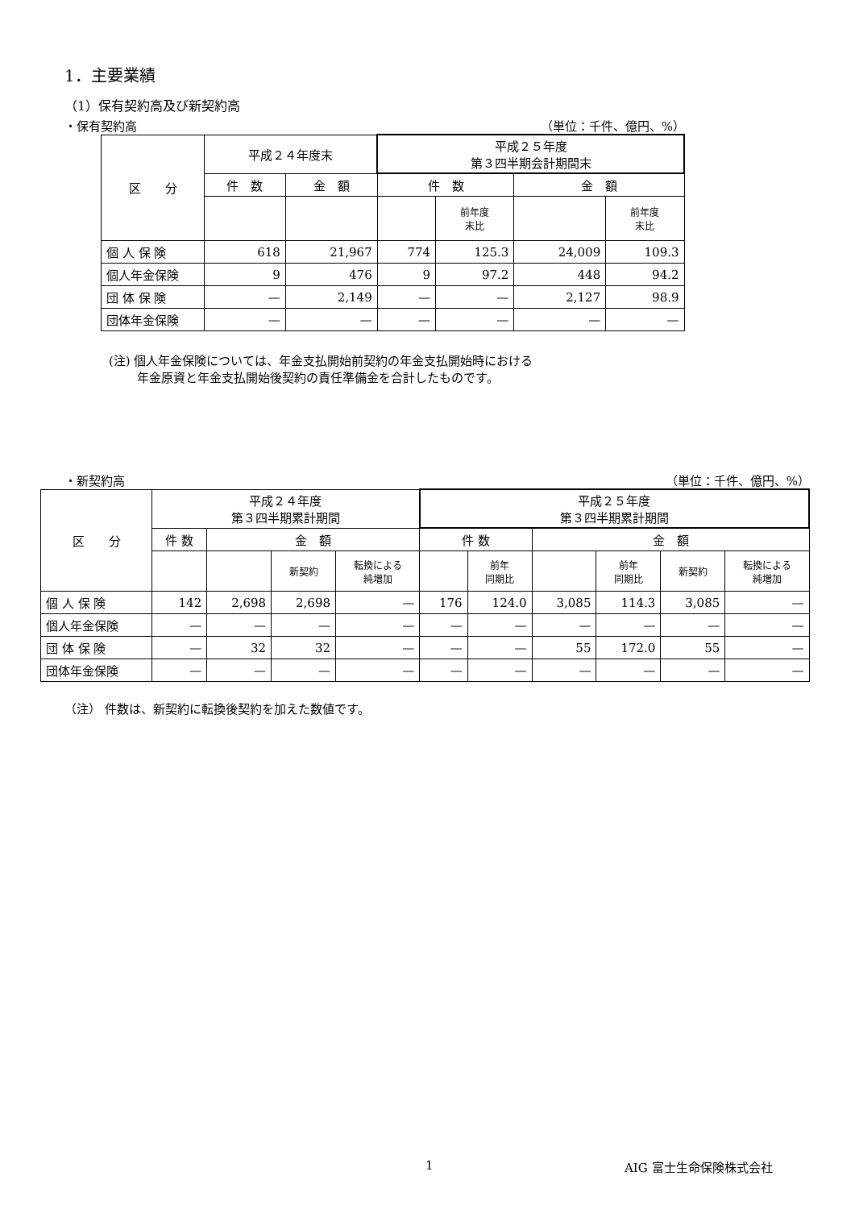1．主要業績
（1）保有契約高及び新契約高
・保有契約高 （単位：千件、億円、%）
| 区 分 | 平成２４年度末 | | 平成２５年度 第３四半期会計期間末 | | | |
| --- | --- | --- | --- | --- | --- | --- |
| | 件 数 | 金 額 | 件 数 | | 金 額 | |
| | | | | 前年度 末比 | | 前年度 末比 |
| 個 人 保 険 | 618 | 21,967 | 774 | 125.3 | 24,009 | 109.3 |
| 個人年金保険 | 9 | 476 | 9 | 97.2 | 448 | 94.2 |
| 団 体 保 険 | — | 2,149 | — | — | 2,127 | 98.9 |
| 団体年金保険 | — | — | — | — | — | — |
(注) 個人年金保険については、年金支払開始前契約の年金支払開始時における
　　 年金原資と年金支払開始後契約の責任準備金を合計したものです。
・新契約高 （単位：千件、億円、%）
| 区 分 | 平成２４年度 第３四半期累計期間 | | | | 平成２５年度 第３四半期累計期間 | | | | | |
| --- | --- | --- | --- | --- | --- | --- | --- | --- | --- | --- |
| | 件 数 | 金 額 | | | 件 数 | | 金 額 | | | |
| | | | 新契約 | 転換による 純増加 | | 前年 同期比 | | 前年 同期比 | 新契約 | 転換による 純増加 |
| 個 人 保 険 | 142 | 2,698 | 2,698 | — | 176 | 124.0 | 3,085 | 114.3 | 3,085 | — |
| 個人年金保険 | — | — | — | — | — | — | — | — | — | — |
| 団 体 保 険 | — | 32 | 32 | — | — | — | 55 | 172.0 | 55 | — |
| 団体年金保険 | — | — | — | — | — | — | — | — | — | — |
（注） 件数は、新契約に転換後契約を加えた数値です。
1 AIG 富士生命保険株式会社